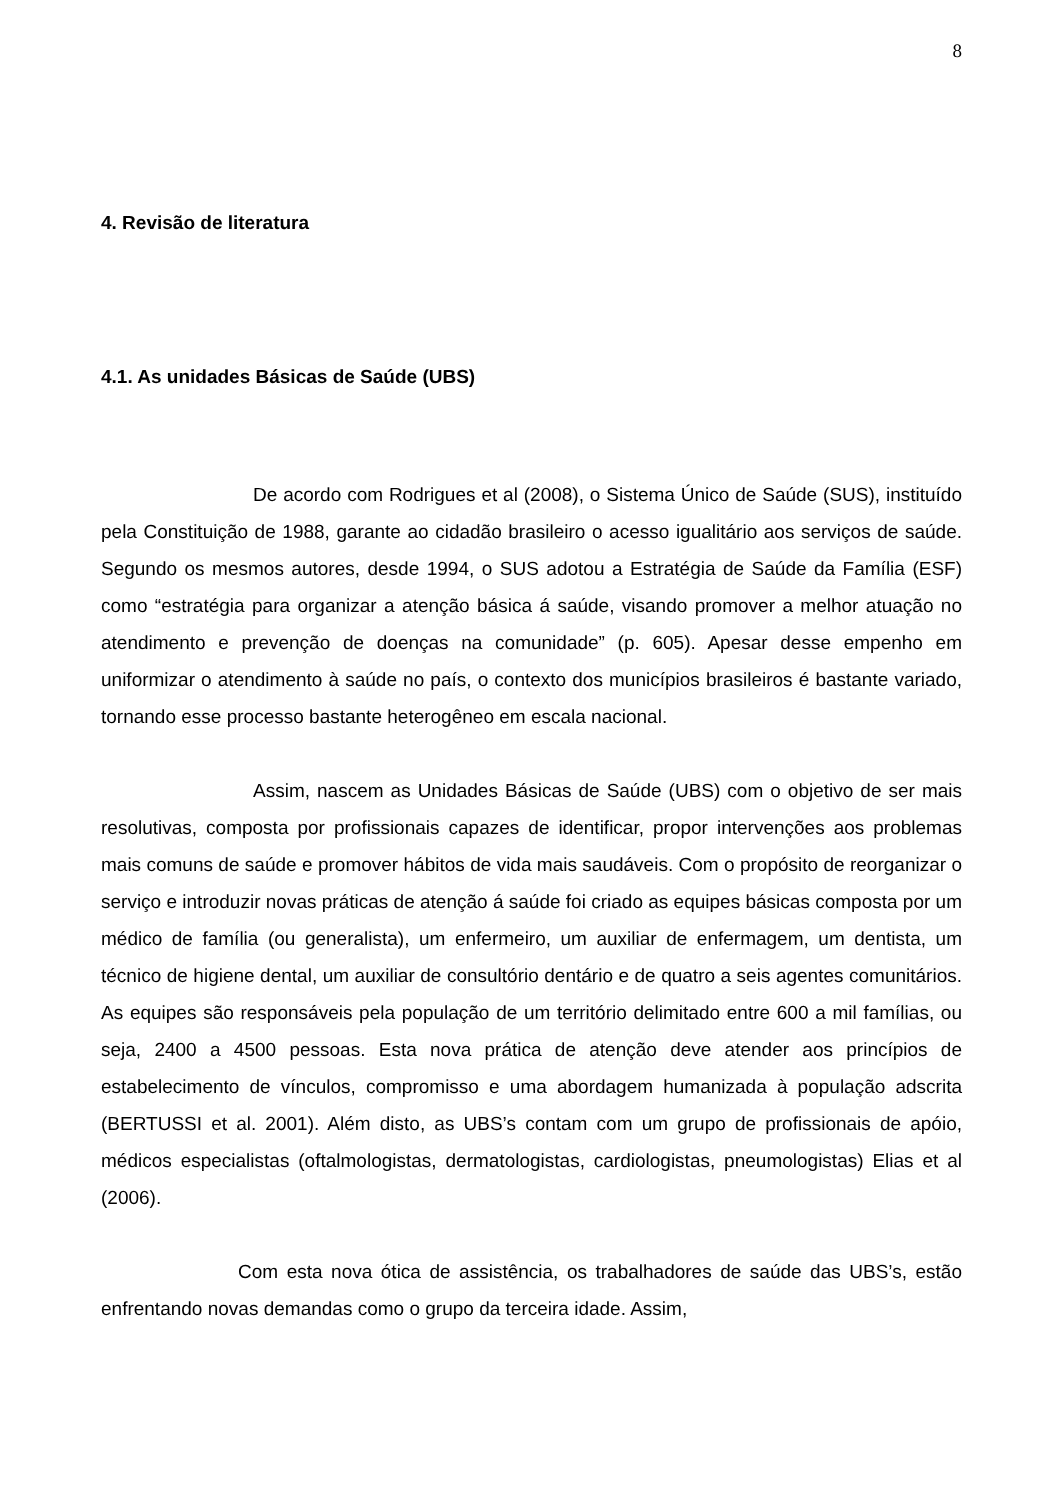8
4. Revisão de literatura
4.1. As unidades Básicas de Saúde (UBS)
De acordo com Rodrigues et al (2008), o Sistema Único de Saúde (SUS), instituído pela Constituição de 1988, garante ao cidadão brasileiro o acesso igualitário aos serviços de saúde. Segundo os mesmos autores, desde 1994, o SUS adotou a Estratégia de Saúde da Família (ESF) como “estratégia para organizar a atenção básica á saúde, visando promover a melhor atuação no atendimento e prevenção de doenças na comunidade” (p. 605). Apesar desse empenho em uniformizar o atendimento à saúde no país, o contexto dos municípios brasileiros é bastante variado, tornando esse processo bastante heterogêneo em escala nacional.
Assim, nascem as Unidades Básicas de Saúde (UBS) com o objetivo de ser mais resolutivas, composta por profissionais capazes de identificar, propor intervenções aos problemas mais comuns de saúde e promover hábitos de vida mais saudáveis. Com o propósito de reorganizar o serviço e introduzir novas práticas de atenção á saúde foi criado as equipes básicas composta por um médico de família (ou generalista), um enfermeiro, um auxiliar de enfermagem, um dentista, um técnico de higiene dental, um auxiliar de consultório dentário e de quatro a seis agentes comunitários. As equipes são responsáveis pela população de um território delimitado entre 600 a mil famílias, ou seja, 2400 a 4500 pessoas. Esta nova prática de atenção deve atender aos princípios de estabelecimento de vínculos, compromisso e uma abordagem humanizada à população adscrita (BERTUSSI et al. 2001). Além disto, as UBS’s contam com um grupo de profissionais de apóio, médicos especialistas (oftalmologistas, dermatologistas, cardiologistas, pneumologistas) Elias et al (2006).
Com esta nova ótica de assistência, os trabalhadores de saúde das UBS’s, estão enfrentando novas demandas como o grupo da terceira idade. Assim,